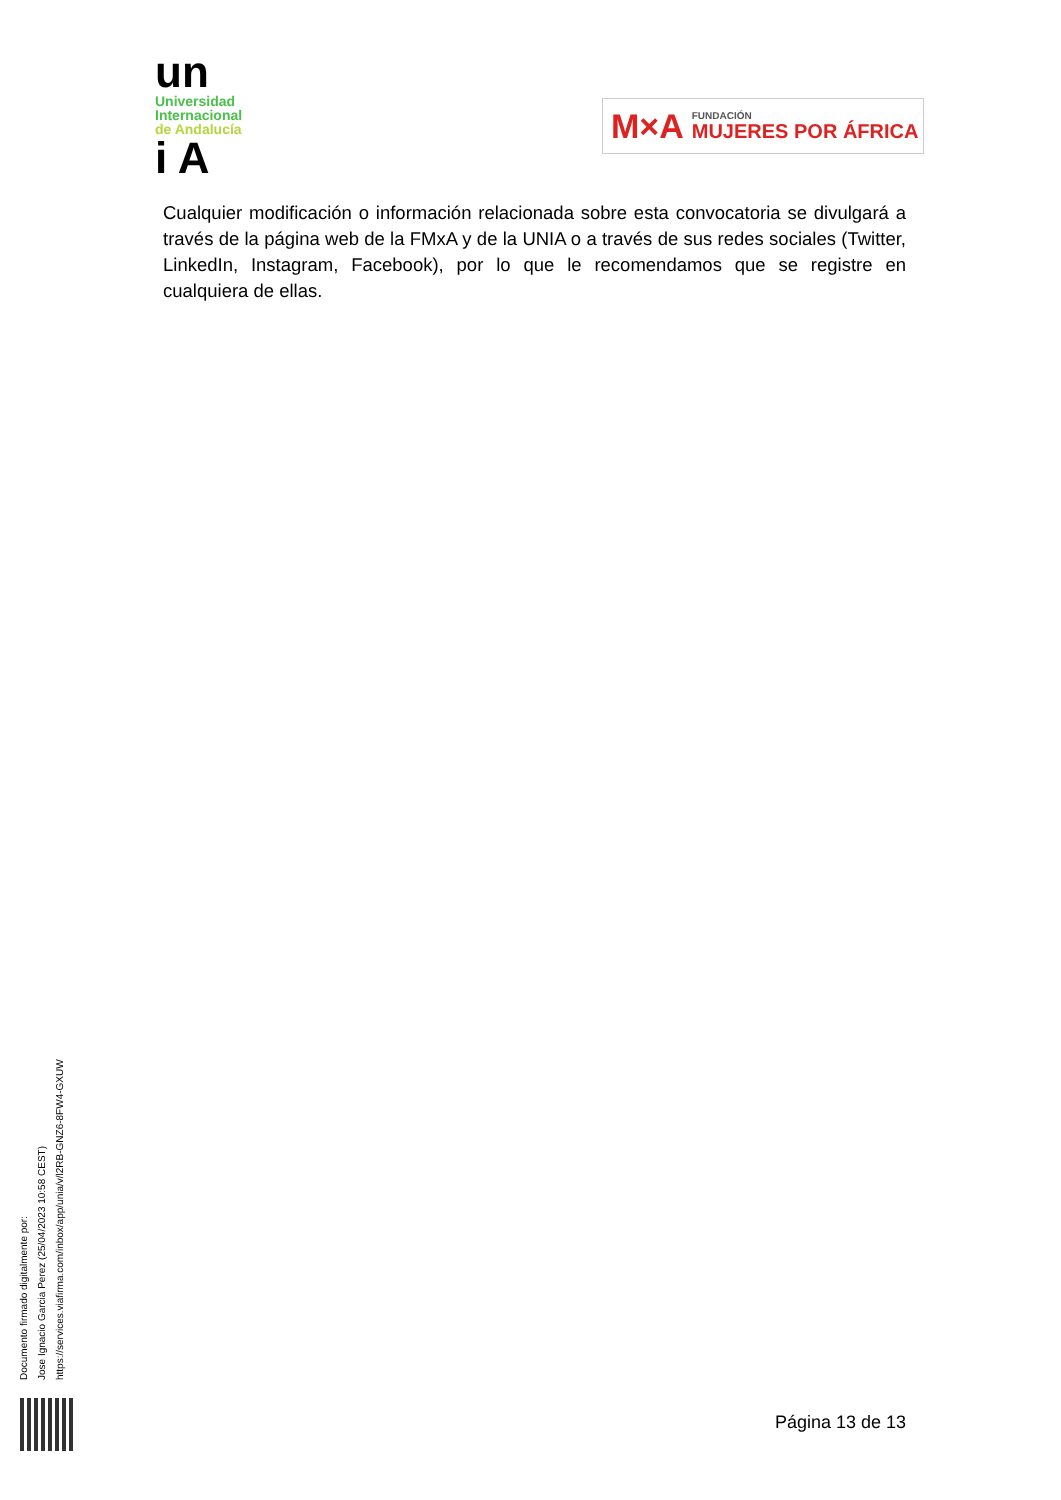un
Universidad
Internacional
de Andalucía
i A
M×A FUNDACIÓN
MUJERES POR ÁFRICA
Cualquier modificación o información relacionada sobre esta convocatoria se divulgará a través de la página web de la FMxA y de la UNIA o a través de sus redes sociales (Twitter, LinkedIn, Instagram, Facebook), por lo que le recomendamos que se registre en cualquiera de ellas.
Documento firmado digitalmente por:
Jose Ignacio Garcia Perez (25/04/2023 10:58 CEST)
https://services.viafirma.com/inbox/app/unia/v/l2RB-GNZ6-8FW4-GXUW
Página 13 de 13